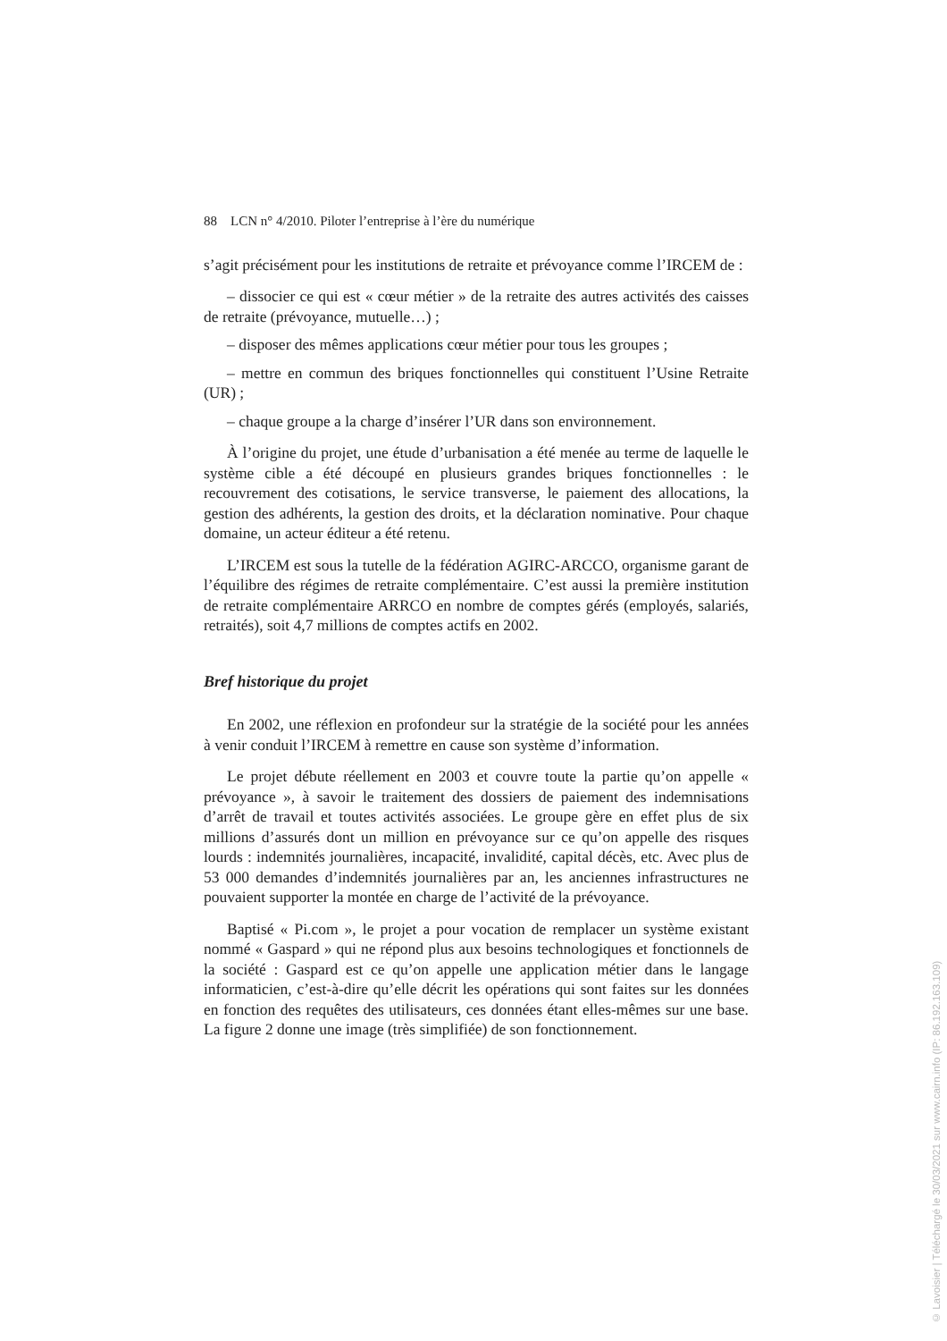88 LCN n° 4/2010. Piloter l’entreprise à l’ère du numérique
s’agit précisément pour les institutions de retraite et prévoyance comme l’IRCEM de :
– dissocier ce qui est « cœur métier » de la retraite des autres activités des caisses de retraite (prévoyance, mutuelle…) ;
– disposer des mêmes applications cœur métier pour tous les groupes ;
– mettre en commun des briques fonctionnelles qui constituent l’Usine Retraite (UR) ;
– chaque groupe a la charge d’insérer l’UR dans son environnement.
À l’origine du projet, une étude d’urbanisation a été menée au terme de laquelle le système cible a été découpé en plusieurs grandes briques fonctionnelles : le recouvrement des cotisations, le service transverse, le paiement des allocations, la gestion des adhérents, la gestion des droits, et la déclaration nominative. Pour chaque domaine, un acteur éditeur a été retenu.
L’IRCEM est sous la tutelle de la fédération AGIRC-ARCCO, organisme garant de l’équilibre des régimes de retraite complémentaire. C’est aussi la première institution de retraite complémentaire ARRCO en nombre de comptes gérés (employés, salariés, retraités), soit 4,7 millions de comptes actifs en 2002.
Bref historique du projet
En 2002, une réflexion en profondeur sur la stratégie de la société pour les années à venir conduit l’IRCEM à remettre en cause son système d’information.
Le projet débute réellement en 2003 et couvre toute la partie qu’on appelle « prévoyance », à savoir le traitement des dossiers de paiement des indemnisations d’arrêt de travail et toutes activités associées. Le groupe gère en effet plus de six millions d’assurés dont un million en prévoyance sur ce qu’on appelle des risques lourds : indemnités journalières, incapacité, invalidité, capital décès, etc. Avec plus de 53 000 demandes d’indemnités journalières par an, les anciennes infrastructures ne pouvaient supporter la montée en charge de l’activité de la prévoyance.
Baptisé « Pi.com », le projet a pour vocation de remplacer un système existant nommé « Gaspard » qui ne répond plus aux besoins technologiques et fonctionnels de la société : Gaspard est ce qu’on appelle une application métier dans le langage informaticien, c’est-à-dire qu’elle décrit les opérations qui sont faites sur les données en fonction des requêtes des utilisateurs, ces données étant elles-mêmes sur une base. La figure 2 donne une image (très simplifiée) de son fonctionnement.
© Lavoisier | Téléchargé le 30/03/2021 sur www.cairn.info (IP: 86.192.163.109)